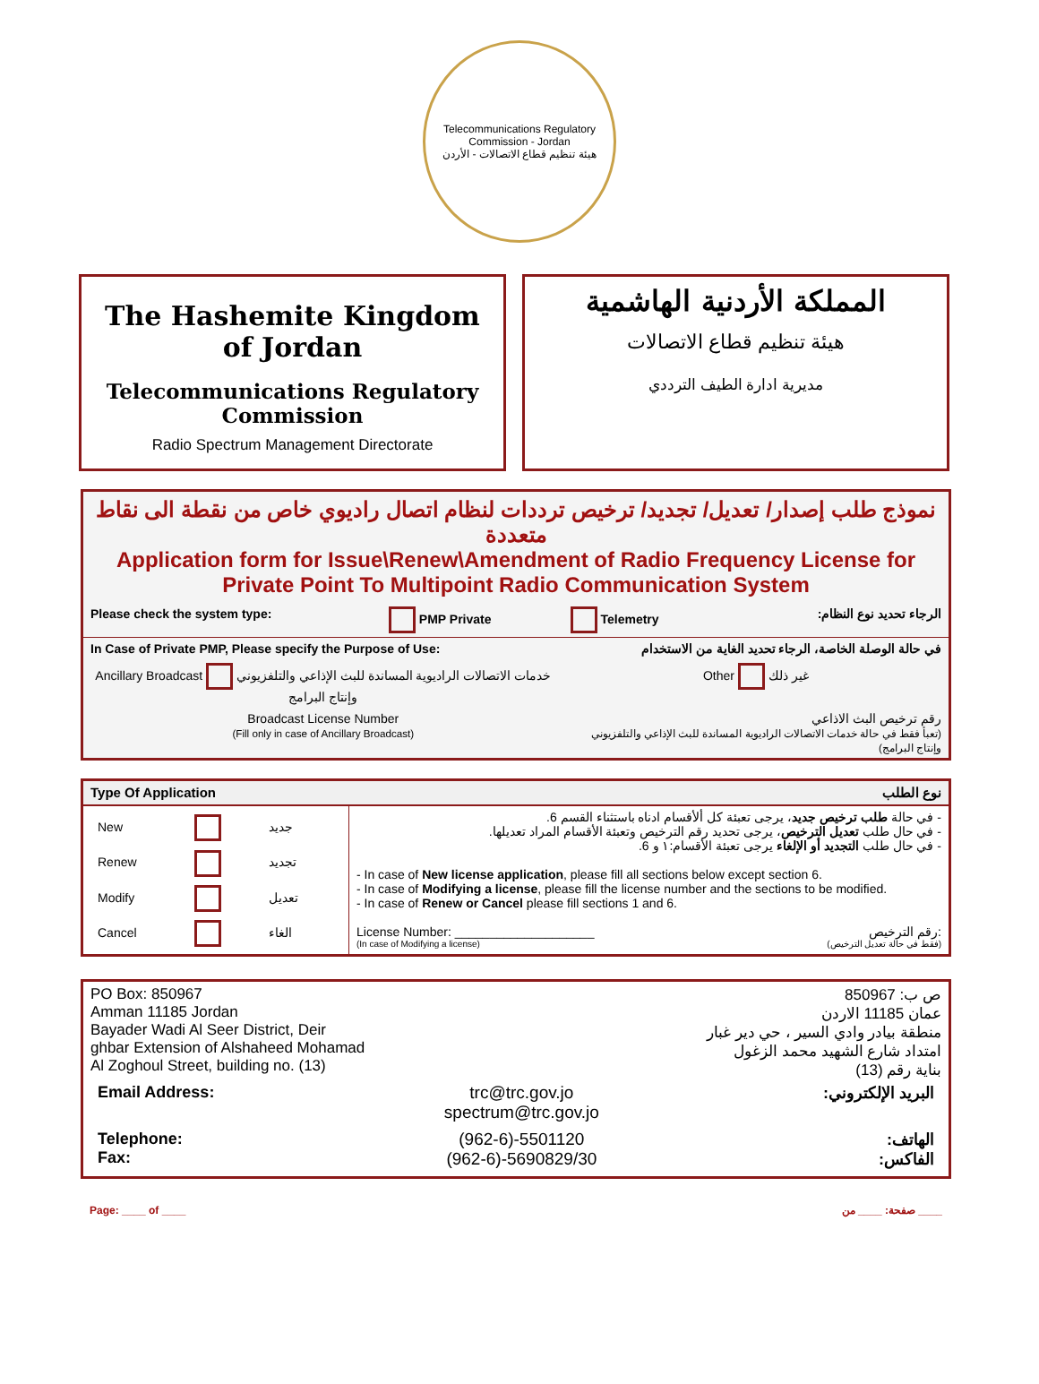Telecommunications Regulatory Commission - Jordan
هيئة تنظيم قطاع الاتصالات - الأردن
The Hashemite Kingdom of Jordan
Telecommunications Regulatory Commission
Radio Spectrum Management Directorate
المملكة الأردنية الهاشمية
هيئة تنظيم قطاع الاتصالات
مديرية ادارة الطيف الترددي
نموذج طلب إصدار/ تعديل/ تجديد/ ترخيص ترددات لنظام اتصال راديوي خاص من نقطة الى نقاط متعددة
Application form for Issue\Renew\Amendment of Radio Frequency License for
Private Point To Multipoint Radio Communication System
| Please check the system type: | PMP Private | Telemetry | الرجاء تحديد نوع النظام: |
| In Case of Private PMP, Please specify the Purpose of Use: | | في حالة الوصلة الخاصة، الرجاء تحديد الغاية من الاستخدام | |
| Ancillary Broadcast خدمات الاتصالات الراديوية المساندة للبث الإذاعي والتلفزيوني وإنتاج البرامج | | Other غير ذلك | |
| Broadcast License Number (Fill only in case of Ancillary Broadcast) | | رقم ترخيص البث الاذاعي (تعبأ فقط في حالة خدمات الاتصالات الراديوية المساندة للبث الإذاعي والتلفزيوني وإنتاج البرامج) | |
| Type Of Application | | نوع الطلب |
| / New / / جديد / / Renew / / تجديد / / Modify / / تعديل / / Cancel / / الغاء / | - في حالة طلب ترخيص جديد ، يرجى تعبئة كل ألأقسام ادناه باستثناء القسم 6. - في حال طلب تعديل الترخيص ، يرجى تحديد رقم الترخيص وتعبئة الأقسام المراد تعديلها. - في حال طلب التجديد أو الإلغاء يرجى تعبئة الأقسام:١ و 6. - In case of New license application , please fill all sections below except section 6. - In case of Modifying a license , please fill the license number and the sections to be modified. - In case of Renew or Cancel please fill sections 1 and 6. License Number: ____________________ رقم الترخيص: (In case of Modifying a license) (فقط في حالة تعديل الترخيص) | |
PO Box: 850967
Amman 11185 Jordan
Bayader Wadi Al Seer District, Deir
ghbar Extension of Alshaheed Mohamad
Al Zoghoul Street, building no. (13)
ص ب: 850967
عمان 11185 الاردن
منطقة بيادر وادي السير ، حي دير غبار
امتداد شارع الشهيد محمد الزغول
بناية رقم (13)
| Email Address: | trc@trc.gov.jo spectrum@trc.gov.jo | البريد الإلكتروني: |
| Telephone: Fax: | (962-6)-5501120 (962-6)-5690829/30 | الهاتف: الفاكس: |
Page: ____ of ____ صفحة: ____ من ____